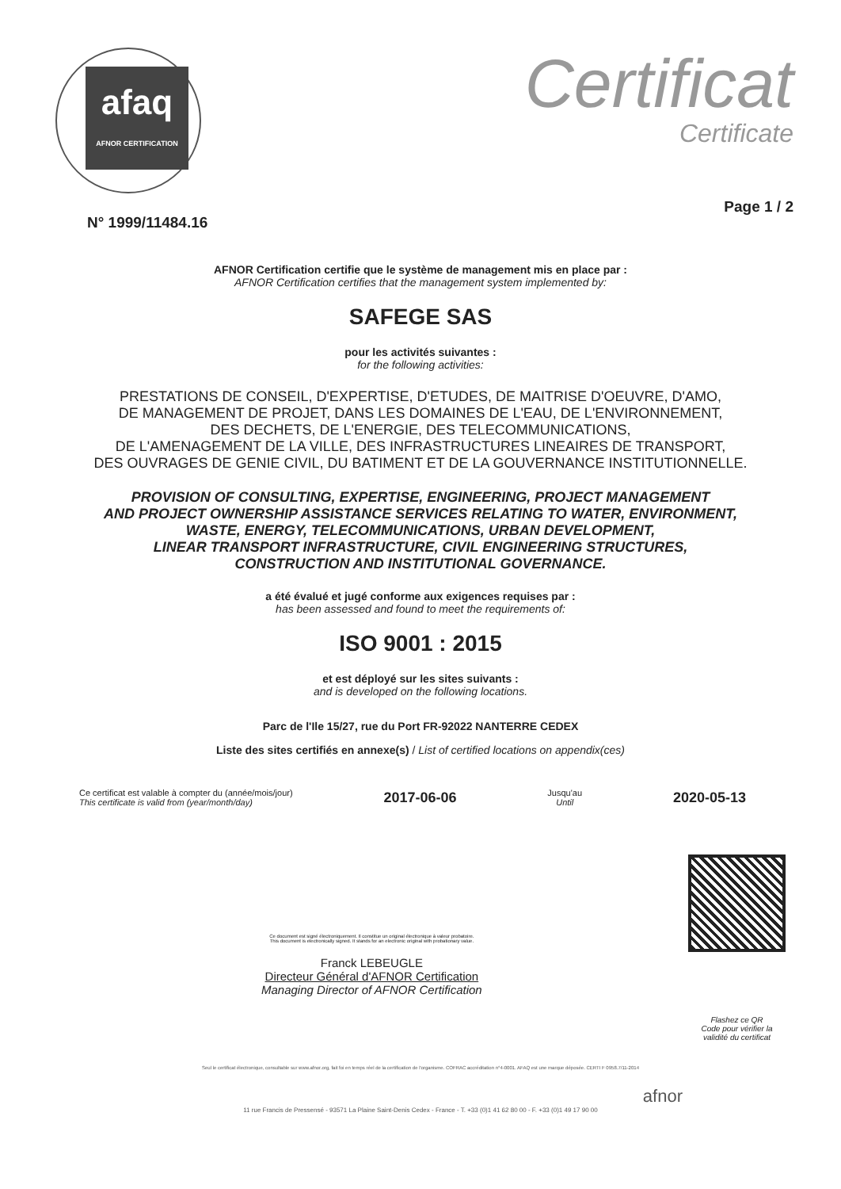afaq
AFNOR CERTIFICATION
Certificat
Certificate
N° 1999/11484.16 Page 1 / 2
AFNOR Certification certifie que le système de management mis en place par :
AFNOR Certification certifies that the management system implemented by:
SAFEGE SAS
pour les activités suivantes :
for the following activities:
PRESTATIONS DE CONSEIL, D'EXPERTISE, D'ETUDES, DE MAITRISE D'OEUVRE, D'AMO,
DE MANAGEMENT DE PROJET, DANS LES DOMAINES DE L'EAU, DE L'ENVIRONNEMENT,
DES DECHETS, DE L'ENERGIE, DES TELECOMMUNICATIONS,
DE L'AMENAGEMENT DE LA VILLE, DES INFRASTRUCTURES LINEAIRES DE TRANSPORT,
DES OUVRAGES DE GENIE CIVIL, DU BATIMENT ET DE LA GOUVERNANCE INSTITUTIONNELLE.
PROVISION OF CONSULTING, EXPERTISE, ENGINEERING, PROJECT MANAGEMENT
AND PROJECT OWNERSHIP ASSISTANCE SERVICES RELATING TO WATER, ENVIRONMENT,
WASTE, ENERGY, TELECOMMUNICATIONS, URBAN DEVELOPMENT,
LINEAR TRANSPORT INFRASTRUCTURE, CIVIL ENGINEERING STRUCTURES,
CONSTRUCTION AND INSTITUTIONAL GOVERNANCE.
a été évalué et jugé conforme aux exigences requises par :
has been assessed and found to meet the requirements of:
ISO 9001 : 2015
et est déployé sur les sites suivants :
and is developed on the following locations.
Parc de l'Ile 15/27, rue du Port FR-92022 NANTERRE CEDEX
Liste des sites certifiés en annexe(s) / List of certified locations on appendix(ces)
Ce certificat est valable à compter du (année/mois/jour)
This certificate is valid from (year/month/day)
2017-06-06
Jusqu'au
Until
2020-05-13
Ce document est signé électroniquement. Il constitue un original électronique à valeur probatoire.
This document is electronically signed. It stands for an electronic original with probationary value.
Franck LEBEUGLE
Directeur Général d'AFNOR Certification
Managing Director of AFNOR Certification
Flashez ce QR
Code pour vérifier la
validité du certificat
Seul le certificat électronique, consultable sur www.afnor.org, fait foi en temps réel de la certification de l'organisme. COFRAC accréditation n°4-0001. AFAQ est une marque déposée. CERTI F 0958.7/11-2014
afnor
11 rue Francis de Pressensé - 93571 La Plaine Saint-Denis Cedex - France - T. +33 (0)1 41 62 80 00 - F. +33 (0)1 49 17 90 00